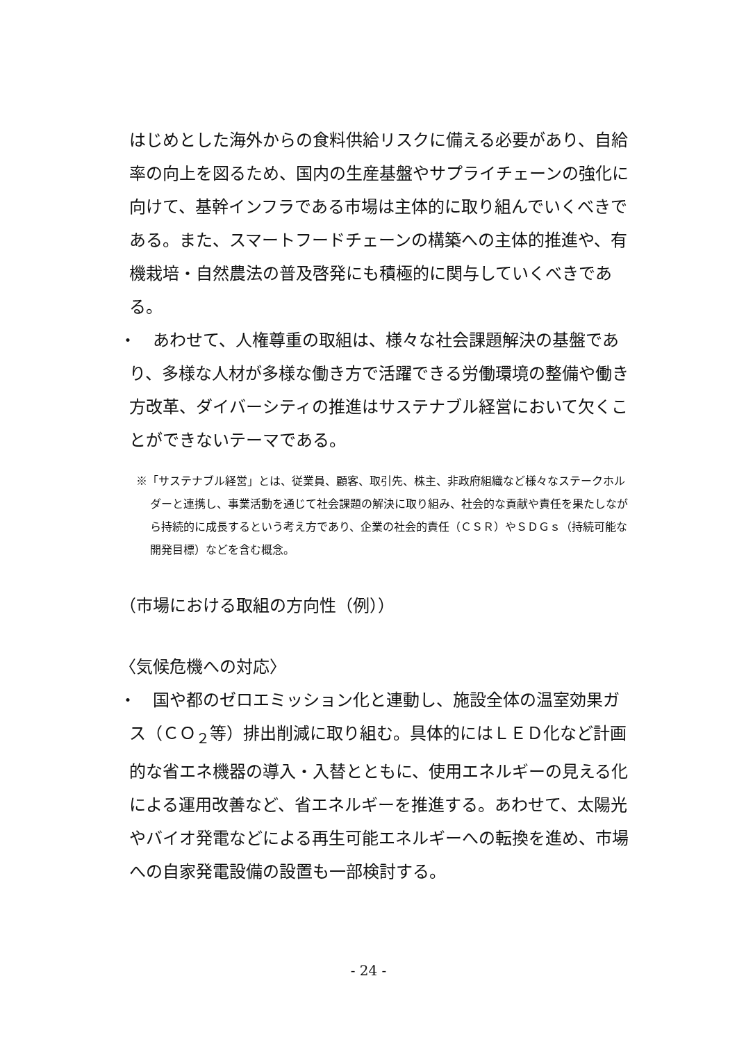はじめとした海外からの食料供給リスクに備える必要があり、自給率の向上を図るため、国内の生産基盤やサプライチェーンの強化に向けて、基幹インフラである市場は主体的に取り組んでいくべきである。また、スマートフードチェーンの構築への主体的推進や、有機栽培・自然農法の普及啓発にも積極的に関与していくべきである。
・　あわせて、人権尊重の取組は、様々な社会課題解決の基盤であり、多様な人材が多様な働き方で活躍できる労働環境の整備や働き方改革、ダイバーシティの推進はサステナブル経営において欠くことができないテーマである。
※「サステナブル経営」とは、従業員、顧客、取引先、株主、非政府組織など様々なステークホルダーと連携し、事業活動を通じて社会課題の解決に取り組み、社会的な貢献や責任を果たしながら持続的に成長するという考え方であり、企業の社会的責任（ＣＳＲ）やＳＤＧｓ（持続可能な開発目標）などを含む概念。
（市場における取組の方向性（例））
〈気候危機への対応〉
・　国や都のゼロエミッション化と連動し、施設全体の温室効果ガス（ＣＯ<sub>２</sub>等）排出削減に取り組む。具体的にはＬＥＤ化など計画的な省エネ機器の導入・入替とともに、使用エネルギーの見える化による運用改善など、省エネルギーを推進する。あわせて、太陽光やバイオ発電などによる再生可能エネルギーへの転換を進め、市場への自家発電設備の設置も一部検討する。
- 24 -